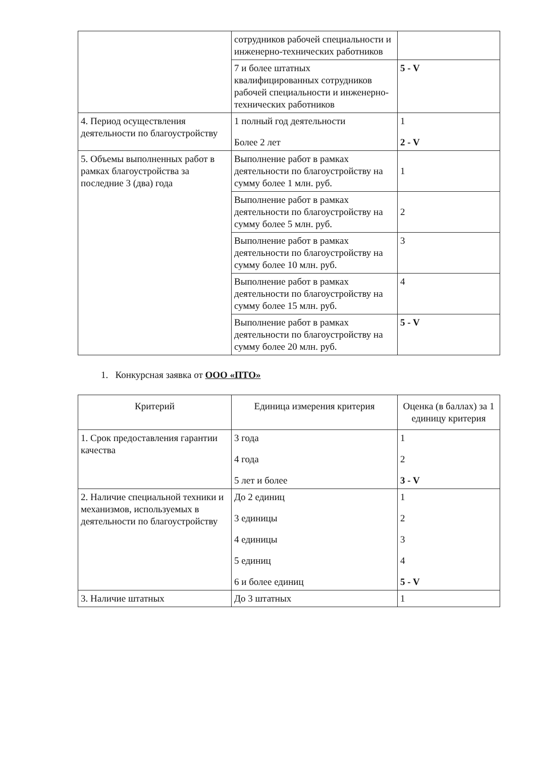| | сотрудников рабочей специальности и инженерно-технических работников | |
| | 7 и более штатных квалифицированных сотрудников рабочей специальности и инженерно-технических работников | 5 - V |
| 4. Период осуществления деятельности по благоустройству | 1 полный год деятельности Более 2 лет | 1 2 - V |
| 5. Объемы выполненных работ в рамках благоустройства за последние 3 (два) года | Выполнение работ в рамках деятельности по благоустройству на сумму более 1 млн. руб. | 1 |
| | Выполнение работ в рамках деятельности по благоустройству на сумму более 5 млн. руб. | 2 |
| | Выполнение работ в рамках деятельности по благоустройству на сумму более 10 млн. руб. | 3 |
| | Выполнение работ в рамках деятельности по благоустройству на сумму более 15 млн. руб. | 4 |
| | Выполнение работ в рамках деятельности по благоустройству на сумму более 20 млн. руб. | 5 - V |
1. Конкурсная заявка от ООО «ПТО»
| Критерий | Единица измерения критерия | Оценка (в баллах) за 1 единицу критерия |
| --- | --- | --- |
| 1. Срок предоставления гарантии качества | 3 года 4 года 5 лет и более | 1 2 3 - V |
| 2. Наличие специальной техники и механизмов, используемых в деятельности по благоустройству | До 2 единиц 3 единицы 4 единицы 5 единиц 6 и более единиц | 1 2 3 4 5 - V |
| 3. Наличие штатных | До 3 штатных | 1 |